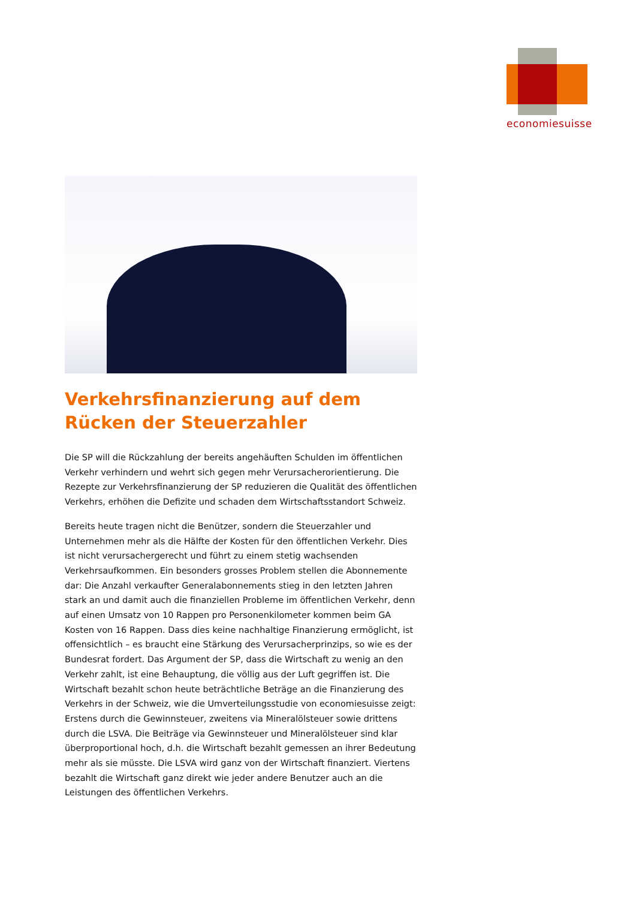economiesuisse
Verkehrsfinanzierung auf dem Rücken der Steuerzahler
Die SP will die Rückzahlung der bereits angehäuften Schulden im öffentlichen Verkehr verhindern und wehrt sich gegen mehr Verursacherorientierung. Die Rezepte zur Verkehrsfinanzierung der SP reduzieren die Qualität des öffentlichen Verkehrs, erhöhen die Defizite und schaden dem Wirtschaftsstandort Schweiz.
Bereits heute tragen nicht die Benützer, sondern die Steuerzahler und Unternehmen mehr als die Hälfte der Kosten für den öffentlichen Verkehr. Dies ist nicht verursachergerecht und führt zu einem stetig wachsenden Verkehrsaufkommen. Ein besonders grosses Problem stellen die Abonnemente dar: Die Anzahl verkaufter Generalabonnements stieg in den letzten Jahren stark an und damit auch die finanziellen Probleme im öffentlichen Verkehr, denn auf einen Umsatz von 10 Rappen pro Personenkilometer kommen beim GA Kosten von 16 Rappen. Dass dies keine nachhaltige Finanzierung ermöglicht, ist offensichtlich – es braucht eine Stärkung des Verursacherprinzips, so wie es der Bundesrat fordert. Das Argument der SP, dass die Wirtschaft zu wenig an den Verkehr zahlt, ist eine Behauptung, die völlig aus der Luft gegriffen ist. Die Wirtschaft bezahlt schon heute beträchtliche Beträge an die Finanzierung des Verkehrs in der Schweiz, wie die Umverteilungsstudie von economiesuisse zeigt: Erstens durch die Gewinnsteuer, zweitens via Mineralölsteuer sowie drittens durch die LSVA. Die Beiträge via Gewinnsteuer und Mineralölsteuer sind klar überproportional hoch, d.h. die Wirtschaft bezahlt gemessen an ihrer Bedeutung mehr als sie müsste. Die LSVA wird ganz von der Wirtschaft finanziert. Viertens bezahlt die Wirtschaft ganz direkt wie jeder andere Benutzer auch an die Leistungen des öffentlichen Verkehrs.